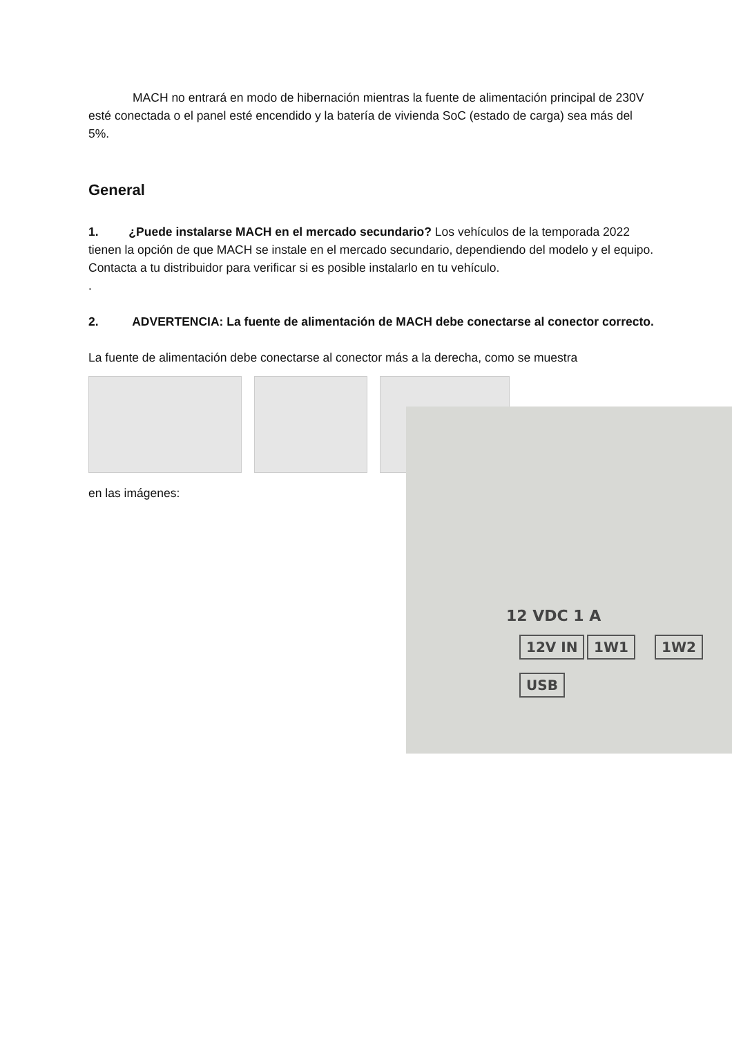MACH no entrará en modo de hibernación mientras la fuente de alimentación principal de 230V esté conectada o el panel esté encendido y la batería de vivienda SoC (estado de carga) sea más del 5%.
General
1. ¿Puede instalarse MACH en el mercado secundario? Los vehículos de la temporada 2022 tienen la opción de que MACH se instale en el mercado secundario, dependiendo del modelo y el equipo. Contacta a tu distribuidor para verificar si es posible instalarlo en tu vehículo.
.
2. ADVERTENCIA: La fuente de alimentación de MACH debe conectarse al conector correcto.
La fuente de alimentación debe conectarse al conector más a la derecha, como se muestra
en las imágenes:
12 VDC 1 A
12V IN 1W1 1W2
USB